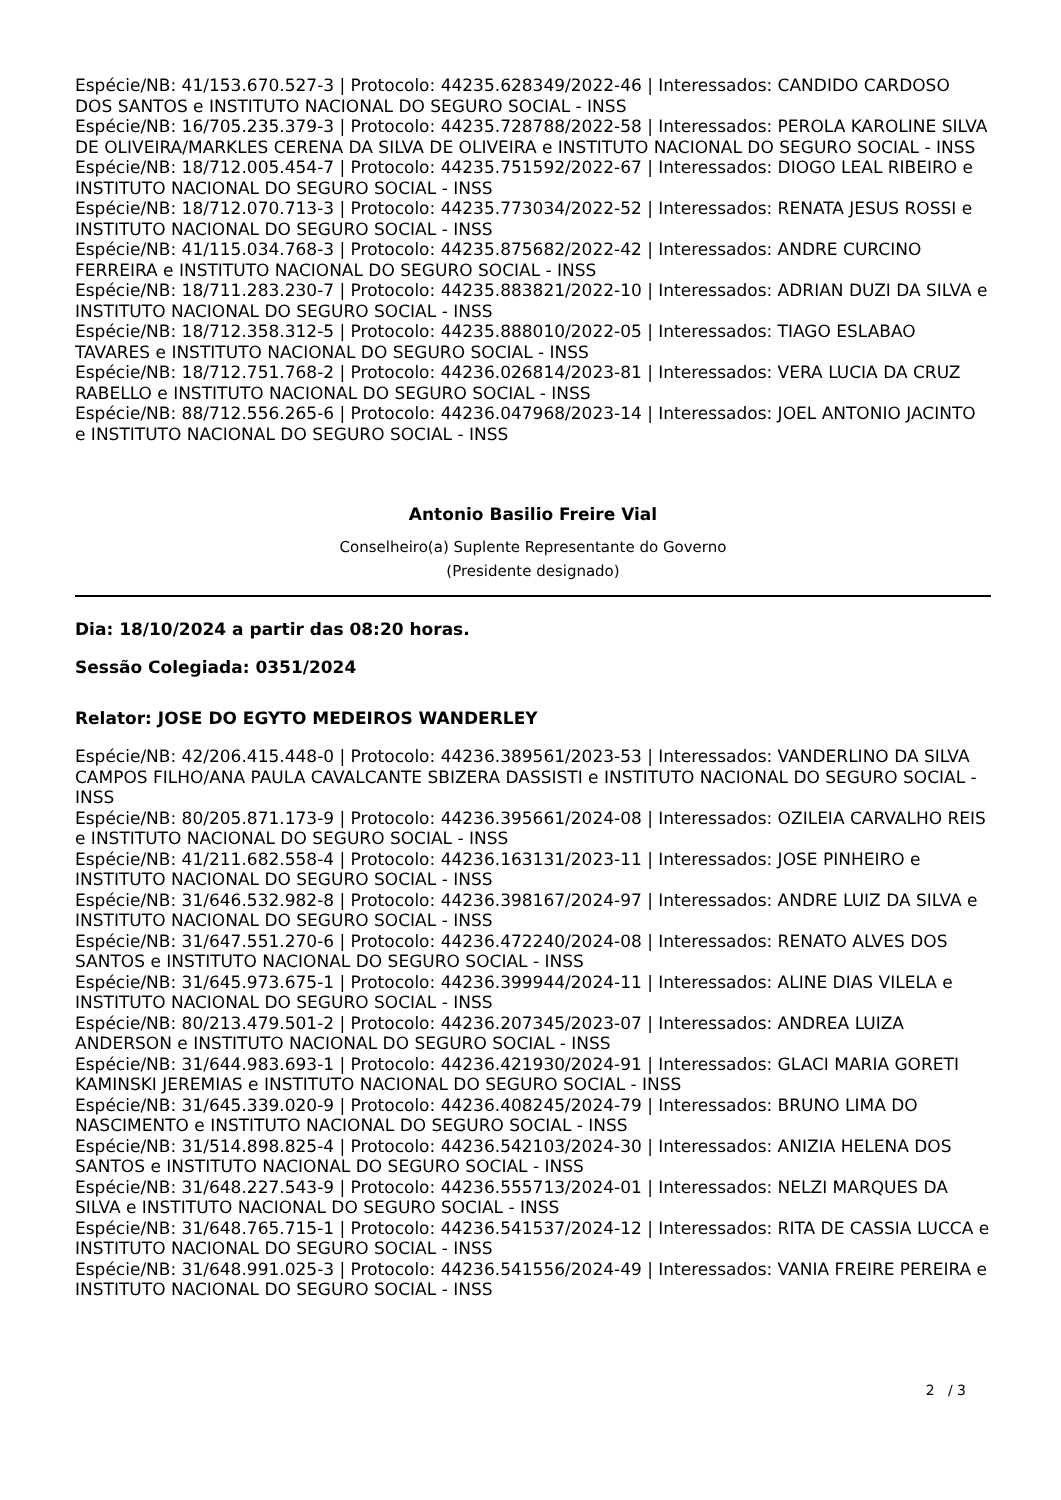Espécie/NB: 41/153.670.527-3 | Protocolo: 44235.628349/2022-46 | Interessados: CANDIDO CARDOSO DOS SANTOS e INSTITUTO NACIONAL DO SEGURO SOCIAL - INSS
Espécie/NB: 16/705.235.379-3 | Protocolo: 44235.728788/2022-58 | Interessados: PEROLA KAROLINE SILVA DE OLIVEIRA/MARKLES CERENA DA SILVA DE OLIVEIRA e INSTITUTO NACIONAL DO SEGURO SOCIAL - INSS
Espécie/NB: 18/712.005.454-7 | Protocolo: 44235.751592/2022-67 | Interessados: DIOGO LEAL RIBEIRO e INSTITUTO NACIONAL DO SEGURO SOCIAL - INSS
Espécie/NB: 18/712.070.713-3 | Protocolo: 44235.773034/2022-52 | Interessados: RENATA JESUS ROSSI e INSTITUTO NACIONAL DO SEGURO SOCIAL - INSS
Espécie/NB: 41/115.034.768-3 | Protocolo: 44235.875682/2022-42 | Interessados: ANDRE CURCINO FERREIRA e INSTITUTO NACIONAL DO SEGURO SOCIAL - INSS
Espécie/NB: 18/711.283.230-7 | Protocolo: 44235.883821/2022-10 | Interessados: ADRIAN DUZI DA SILVA e INSTITUTO NACIONAL DO SEGURO SOCIAL - INSS
Espécie/NB: 18/712.358.312-5 | Protocolo: 44235.888010/2022-05 | Interessados: TIAGO ESLABAO TAVARES e INSTITUTO NACIONAL DO SEGURO SOCIAL - INSS
Espécie/NB: 18/712.751.768-2 | Protocolo: 44236.026814/2023-81 | Interessados: VERA LUCIA DA CRUZ RABELLO e INSTITUTO NACIONAL DO SEGURO SOCIAL - INSS
Espécie/NB: 88/712.556.265-6 | Protocolo: 44236.047968/2023-14 | Interessados: JOEL ANTONIO JACINTO e INSTITUTO NACIONAL DO SEGURO SOCIAL - INSS
Antonio Basilio Freire Vial
Conselheiro(a) Suplente Representante do Governo
(Presidente designado)
Dia: 18/10/2024 a partir das 08:20 horas.
Sessão Colegiada: 0351/2024
Relator: JOSE DO EGYTO MEDEIROS WANDERLEY
Espécie/NB: 42/206.415.448-0 | Protocolo: 44236.389561/2023-53 | Interessados: VANDERLINO DA SILVA CAMPOS FILHO/ANA PAULA CAVALCANTE SBIZERA DASSISTI e INSTITUTO NACIONAL DO SEGURO SOCIAL - INSS
Espécie/NB: 80/205.871.173-9 | Protocolo: 44236.395661/2024-08 | Interessados: OZILEIA CARVALHO REIS e INSTITUTO NACIONAL DO SEGURO SOCIAL - INSS
Espécie/NB: 41/211.682.558-4 | Protocolo: 44236.163131/2023-11 | Interessados: JOSE PINHEIRO e INSTITUTO NACIONAL DO SEGURO SOCIAL - INSS
Espécie/NB: 31/646.532.982-8 | Protocolo: 44236.398167/2024-97 | Interessados: ANDRE LUIZ DA SILVA e INSTITUTO NACIONAL DO SEGURO SOCIAL - INSS
Espécie/NB: 31/647.551.270-6 | Protocolo: 44236.472240/2024-08 | Interessados: RENATO ALVES DOS SANTOS e INSTITUTO NACIONAL DO SEGURO SOCIAL - INSS
Espécie/NB: 31/645.973.675-1 | Protocolo: 44236.399944/2024-11 | Interessados: ALINE DIAS VILELA e INSTITUTO NACIONAL DO SEGURO SOCIAL - INSS
Espécie/NB: 80/213.479.501-2 | Protocolo: 44236.207345/2023-07 | Interessados: ANDREA LUIZA ANDERSON e INSTITUTO NACIONAL DO SEGURO SOCIAL - INSS
Espécie/NB: 31/644.983.693-1 | Protocolo: 44236.421930/2024-91 | Interessados: GLACI MARIA GORETI KAMINSKI JEREMIAS e INSTITUTO NACIONAL DO SEGURO SOCIAL - INSS
Espécie/NB: 31/645.339.020-9 | Protocolo: 44236.408245/2024-79 | Interessados: BRUNO LIMA DO NASCIMENTO e INSTITUTO NACIONAL DO SEGURO SOCIAL - INSS
Espécie/NB: 31/514.898.825-4 | Protocolo: 44236.542103/2024-30 | Interessados: ANIZIA HELENA DOS SANTOS e INSTITUTO NACIONAL DO SEGURO SOCIAL - INSS
Espécie/NB: 31/648.227.543-9 | Protocolo: 44236.555713/2024-01 | Interessados: NELZI MARQUES DA SILVA e INSTITUTO NACIONAL DO SEGURO SOCIAL - INSS
Espécie/NB: 31/648.765.715-1 | Protocolo: 44236.541537/2024-12 | Interessados: RITA DE CASSIA LUCCA e INSTITUTO NACIONAL DO SEGURO SOCIAL - INSS
Espécie/NB: 31/648.991.025-3 | Protocolo: 44236.541556/2024-49 | Interessados: VANIA FREIRE PEREIRA e INSTITUTO NACIONAL DO SEGURO SOCIAL - INSS
2 / 3